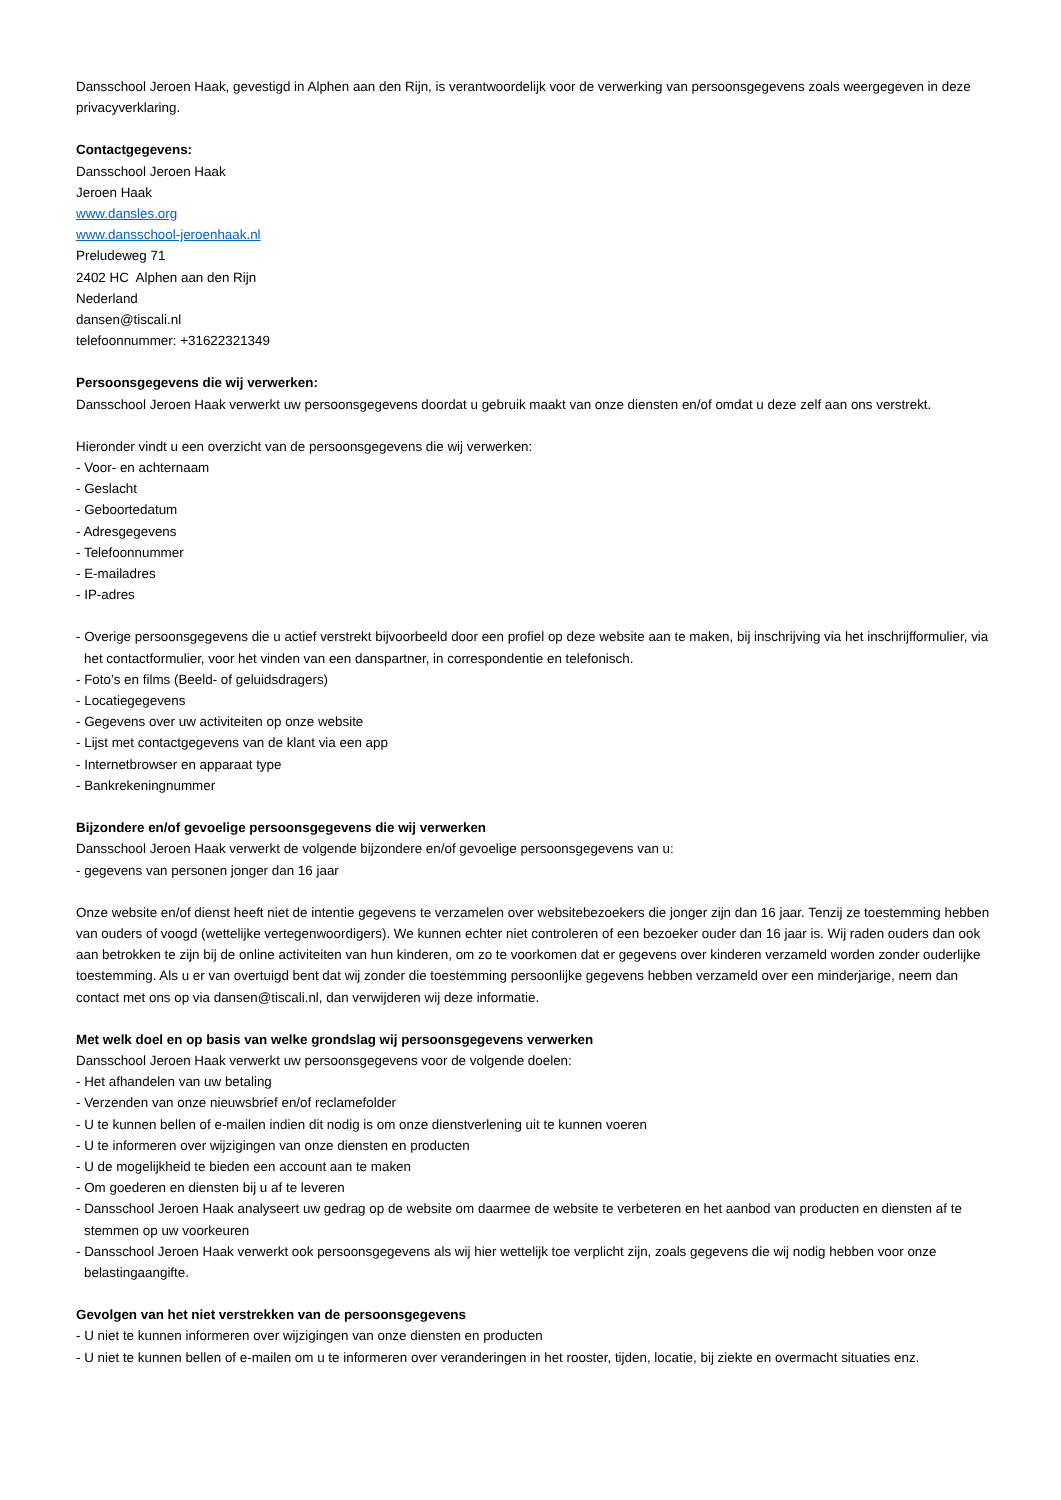Dansschool Jeroen Haak, gevestigd in Alphen aan den Rijn, is verantwoordelijk voor de verwerking van persoonsgegevens zoals weergegeven in deze privacyverklaring.
Contactgegevens:
Dansschool Jeroen Haak
Jeroen Haak
www.dansles.org
www.dansschool-jeroenhaak.nl
Preludeweg 71
2402 HC Alphen aan den Rijn
Nederland
dansen@tiscali.nl
telefoonnummer: +31622321349
Persoonsgegevens die wij verwerken:
Dansschool Jeroen Haak verwerkt uw persoonsgegevens doordat u gebruik maakt van onze diensten en/of omdat u deze zelf aan ons verstrekt.
Hieronder vindt u een overzicht van de persoonsgegevens die wij verwerken:
- Voor- en achternaam
- Geslacht
- Geboortedatum
- Adresgegevens
- Telefoonnummer
- E-mailadres
- IP-adres
- Overige persoonsgegevens die u actief verstrekt bijvoorbeeld door een profiel op deze website aan te maken, bij inschrijving via het inschrijfformulier, via het contactformulier, voor het vinden van een danspartner, in correspondentie en telefonisch.
- Foto’s en films (Beeld- of geluidsdragers)
- Locatiegegevens
- Gegevens over uw activiteiten op onze website
- Lijst met contactgegevens van de klant via een app
- Internetbrowser en apparaat type
- Bankrekeningnummer
Bijzondere en/of gevoelige persoonsgegevens die wij verwerken
Dansschool Jeroen Haak verwerkt de volgende bijzondere en/of gevoelige persoonsgegevens van u:
- gegevens van personen jonger dan 16 jaar
Onze website en/of dienst heeft niet de intentie gegevens te verzamelen over websitebezoekers die jonger zijn dan 16 jaar. Tenzij ze toestemming hebben van ouders of voogd (wettelijke vertegenwoordigers). We kunnen echter niet controleren of een bezoeker ouder dan 16 jaar is. Wij raden ouders dan ook aan betrokken te zijn bij de online activiteiten van hun kinderen, om zo te voorkomen dat er gegevens over kinderen verzameld worden zonder ouderlijke toestemming. Als u er van overtuigd bent dat wij zonder die toestemming persoonlijke gegevens hebben verzameld over een minderjarige, neem dan contact met ons op via dansen@tiscali.nl, dan verwijderen wij deze informatie.
Met welk doel en op basis van welke grondslag wij persoonsgegevens verwerken
Dansschool Jeroen Haak verwerkt uw persoonsgegevens voor de volgende doelen:
- Het afhandelen van uw betaling
- Verzenden van onze nieuwsbrief en/of reclamefolder
- U te kunnen bellen of e-mailen indien dit nodig is om onze dienstverlening uit te kunnen voeren
- U te informeren over wijzigingen van onze diensten en producten
- U de mogelijkheid te bieden een account aan te maken
- Om goederen en diensten bij u af te leveren
- Dansschool Jeroen Haak analyseert uw gedrag op de website om daarmee de website te verbeteren en het aanbod van producten en diensten af te stemmen op uw voorkeuren
- Dansschool Jeroen Haak verwerkt ook persoonsgegevens als wij hier wettelijk toe verplicht zijn, zoals gegevens die wij nodig hebben voor onze belastingaangifte.
Gevolgen van het niet verstrekken van de persoonsgegevens
- U niet te kunnen informeren over wijzigingen van onze diensten en producten
- U niet te kunnen bellen of e-mailen om u te informeren over veranderingen in het rooster, tijden, locatie, bij ziekte en overmacht situaties enz.